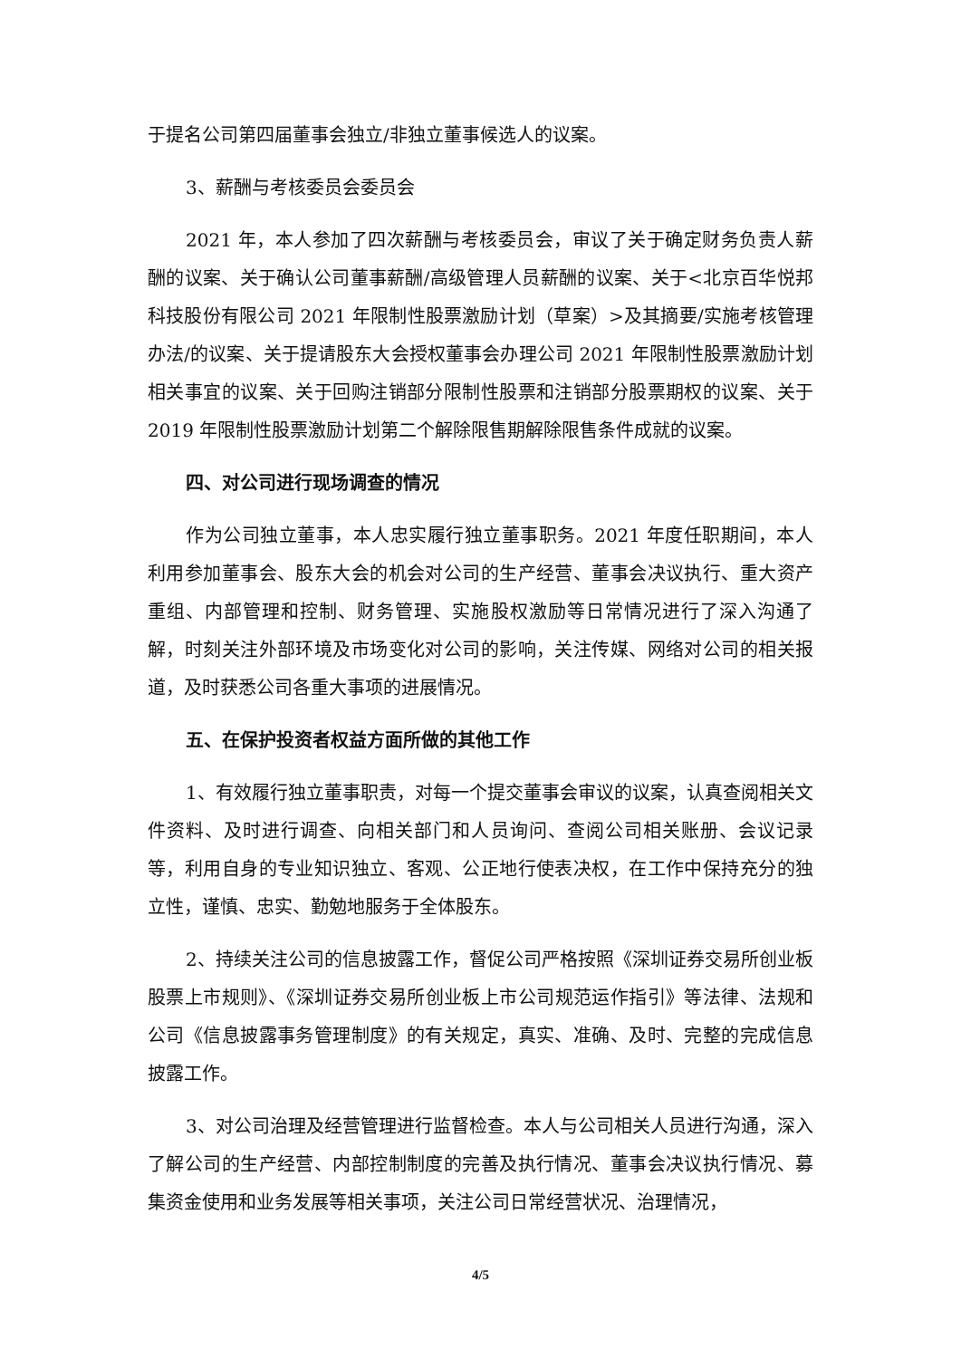于提名公司第四届董事会独立/非独立董事候选人的议案。
3、薪酬与考核委员会委员会
2021 年，本人参加了四次薪酬与考核委员会，审议了关于确定财务负责人薪酬的议案、关于确认公司董事薪酬/高级管理人员薪酬的议案、关于<北京百华悦邦科技股份有限公司 2021 年限制性股票激励计划（草案）>及其摘要/实施考核管理办法/的议案、关于提请股东大会授权董事会办理公司 2021 年限制性股票激励计划相关事宜的议案、关于回购注销部分限制性股票和注销部分股票期权的议案、关于 2019 年限制性股票激励计划第二个解除限售期解除限售条件成就的议案。
四、对公司进行现场调查的情况
作为公司独立董事，本人忠实履行独立董事职务。2021 年度任职期间，本人利用参加董事会、股东大会的机会对公司的生产经营、董事会决议执行、重大资产重组、内部管理和控制、财务管理、实施股权激励等日常情况进行了深入沟通了解，时刻关注外部环境及市场变化对公司的影响，关注传媒、网络对公司的相关报道，及时获悉公司各重大事项的进展情况。
五、在保护投资者权益方面所做的其他工作
1、有效履行独立董事职责，对每一个提交董事会审议的议案，认真查阅相关文件资料、及时进行调查、向相关部门和人员询问、查阅公司相关账册、会议记录等，利用自身的专业知识独立、客观、公正地行使表决权，在工作中保持充分的独立性，谨慎、忠实、勤勉地服务于全体股东。
2、持续关注公司的信息披露工作，督促公司严格按照《深圳证券交易所创业板股票上市规则》、《深圳证券交易所创业板上市公司规范运作指引》等法律、法规和公司《信息披露事务管理制度》的有关规定，真实、准确、及时、完整的完成信息披露工作。
3、对公司治理及经营管理进行监督检查。本人与公司相关人员进行沟通，深入了解公司的生产经营、内部控制制度的完善及执行情况、董事会决议执行情况、募集资金使用和业务发展等相关事项，关注公司日常经营状况、治理情况，
4/5